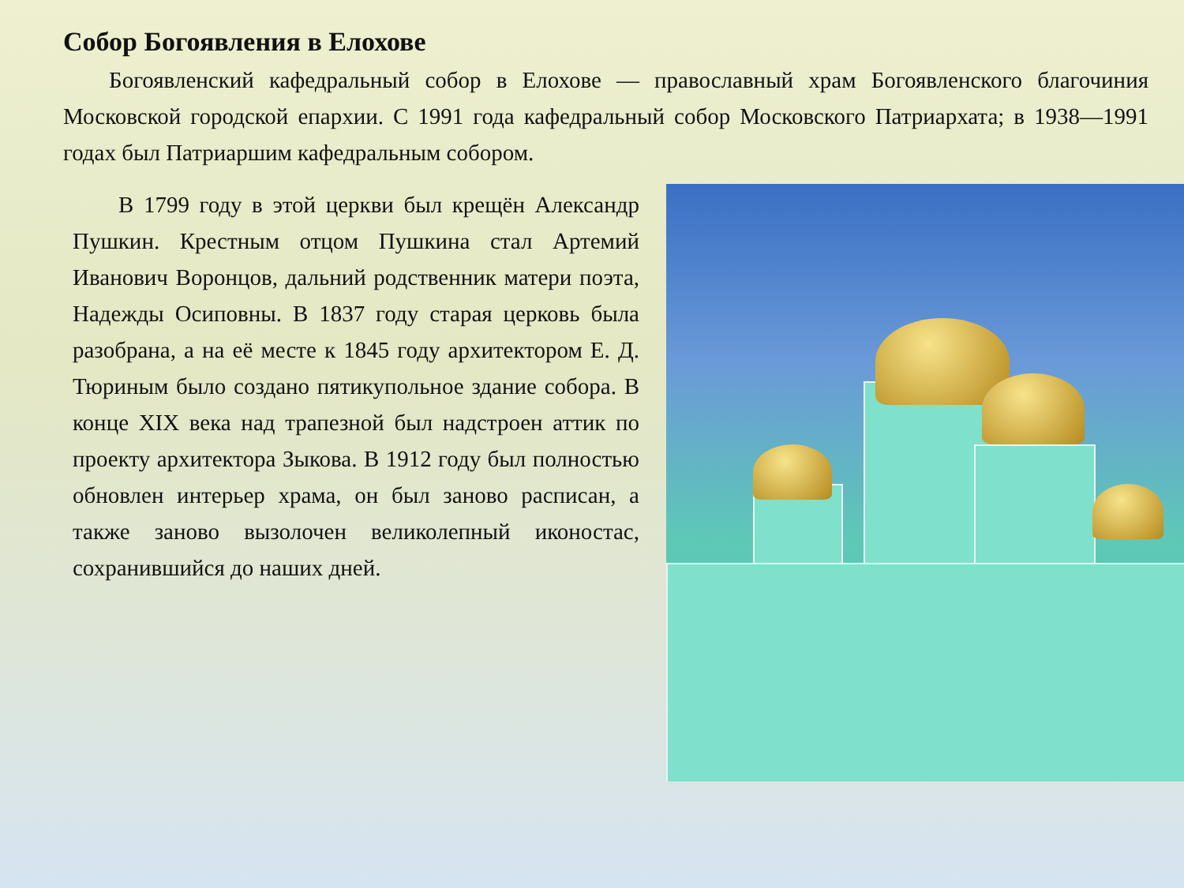Собор Богоявления в Елохове
Богоявленский кафедральный собор в Елохове — православный храм Богоявленского благочиния Московской городской епархии. С 1991 года кафедральный собор Московского Патриархата; в 1938—1991 годах был Патриаршим кафедральным собором.
В 1799 году в этой церкви был крещён Александр Пушкин. Крестным отцом Пушкина стал Артемий Иванович Воронцов, дальний родственник матери поэта, Надежды Осиповны. В 1837 году старая церковь была разобрана, а на её месте к 1845 году архитектором Е. Д. Тюриным было создано пятикупольное здание собора. В конце XIX века над трапезной был надстроен аттик по проекту архитектора Зыкова. В 1912 году был полностью обновлен интерьер храма, он был заново расписан, а также заново вызолочен великолепный иконостас, сохранившийся до наших дней.